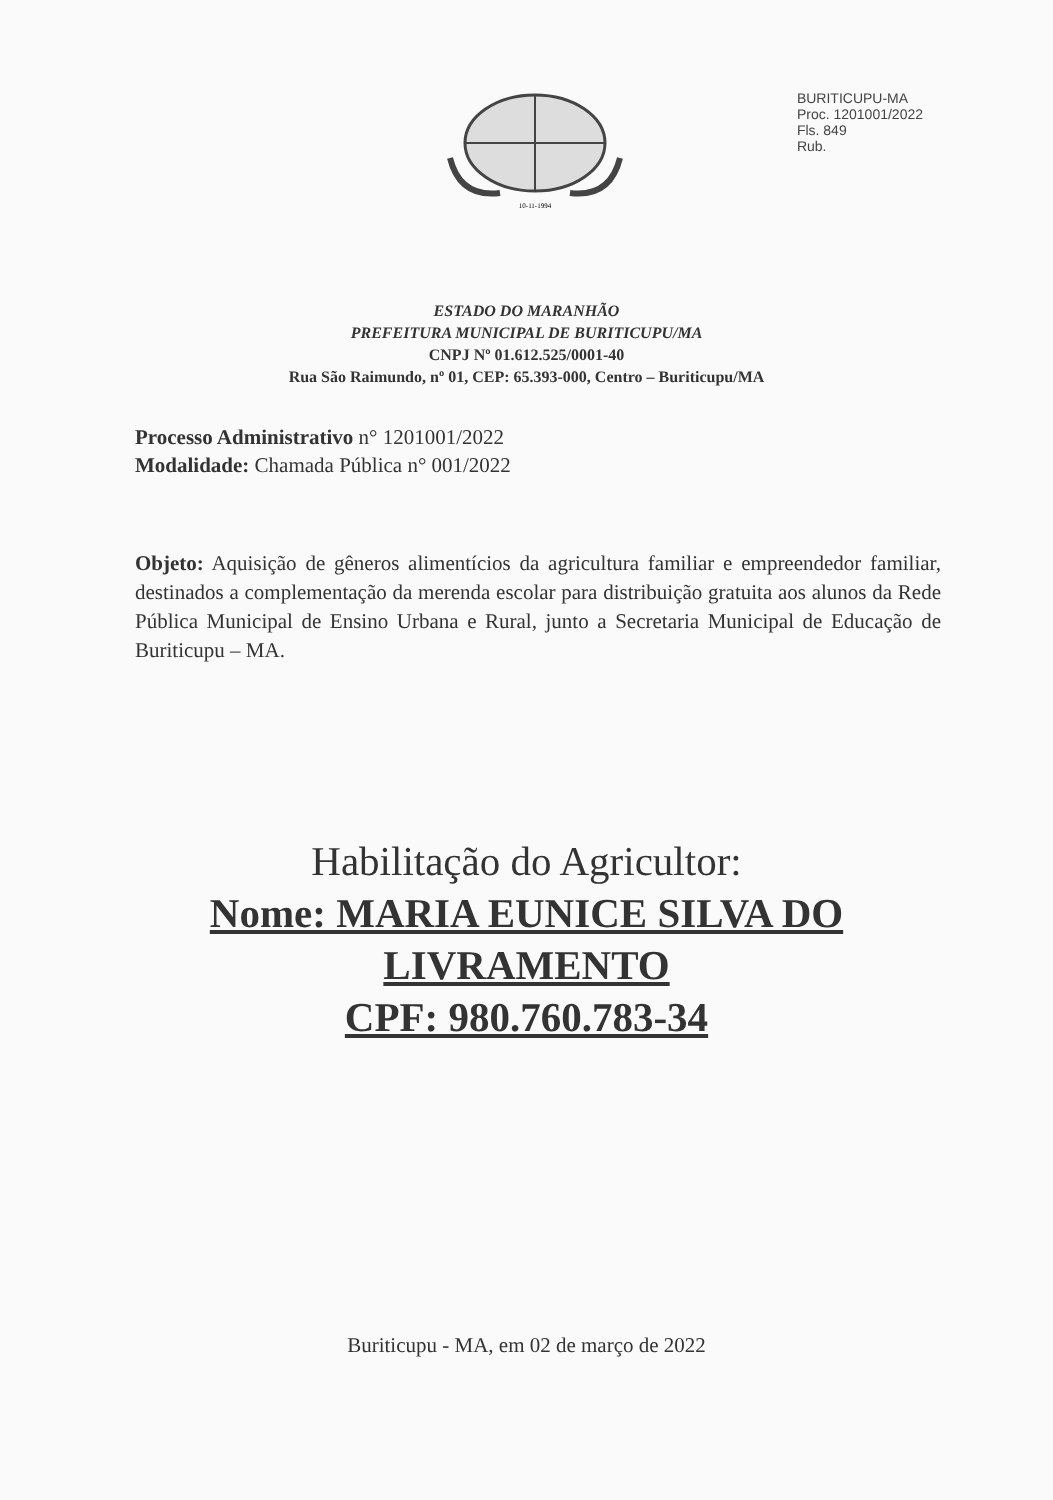10-11-1994
BURITICUPU-MA
Proc. 1201001/2022
Fls. 849
Rub.
ESTADO DO MARANHÃO
PREFEITURA MUNICIPAL DE BURITICUPU/MA
CNPJ Nº 01.612.525/0001-40
Rua São Raimundo, nº 01, CEP: 65.393-000, Centro – Buriticupu/MA
Processo Administrativo n° 1201001/2022
Modalidade: Chamada Pública n° 001/2022
Objeto: Aquisição de gêneros alimentícios da agricultura familiar e empreendedor familiar, destinados a complementação da merenda escolar para distribuição gratuita aos alunos da Rede Pública Municipal de Ensino Urbana e Rural, junto a Secretaria Municipal de Educação de Buriticupu – MA.
Habilitação do Agricultor:
Nome: MARIA EUNICE SILVA DO
LIVRAMENTO
CPF: 980.760.783-34
Buriticupu - MA, em 02 de março de 2022